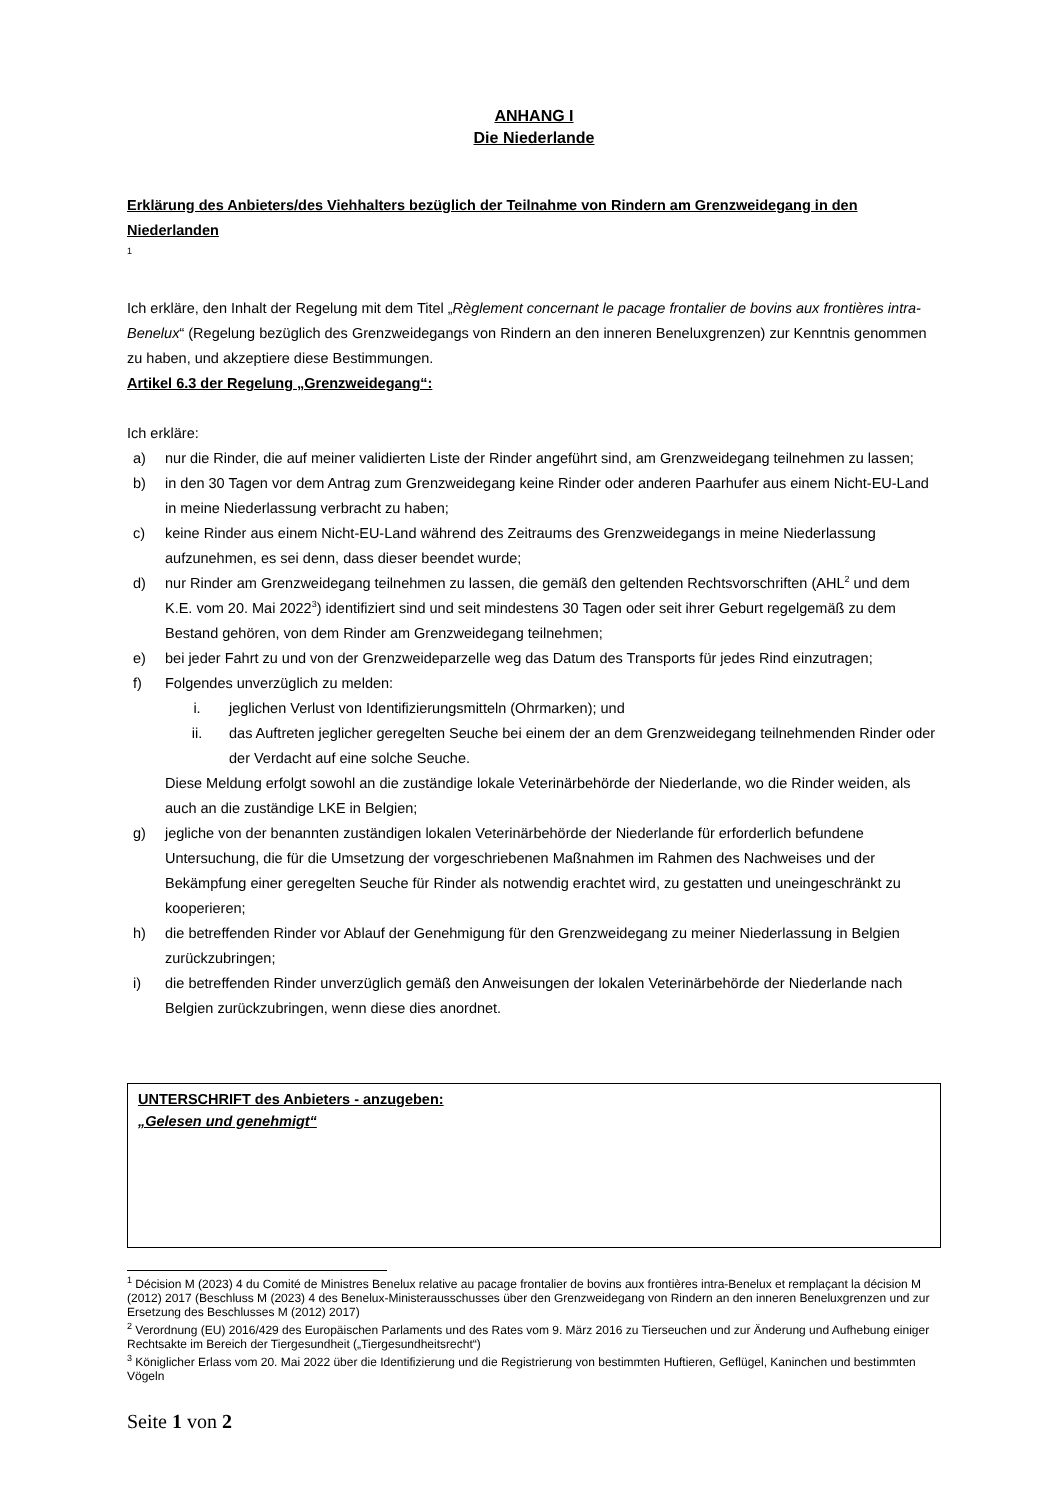ANHANG I
Die Niederlande
Erklärung des Anbieters/des Viehhalters bezüglich der Teilnahme von Rindern am Grenzweidegang in den Niederlanden
<sup>1</sup>
Ich erkläre, den Inhalt der Regelung mit dem Titel „Règlement concernant le pacage frontalier de bovins aux frontières intra-Benelux“ (Regelung bezüglich des Grenzweidegangs von Rindern an den inneren Beneluxgrenzen) zur Kenntnis genommen zu haben, und akzeptiere diese Bestimmungen.
Artikel 6.3 der Regelung „Grenzweidegang“:
Ich erkläre:
a) nur die Rinder, die auf meiner validierten Liste der Rinder angeführt sind, am Grenzweidegang teilnehmen zu lassen;
b) in den 30 Tagen vor dem Antrag zum Grenzweidegang keine Rinder oder anderen Paarhufer aus einem Nicht-EU-Land in meine Niederlassung verbracht zu haben;
c) keine Rinder aus einem Nicht-EU-Land während des Zeitraums des Grenzweidegangs in meine Niederlassung aufzunehmen, es sei denn, dass dieser beendet wurde;
d) nur Rinder am Grenzweidegang teilnehmen zu lassen, die gemäß den geltenden Rechtsvorschriften (AHL<sup>2</sup> und dem K.E. vom 20. Mai 2022<sup>3</sup>) identifiziert sind und seit mindestens 30 Tagen oder seit ihrer Geburt regelgemäß zu dem Bestand gehören, von dem Rinder am Grenzweidegang teilnehmen;
e) bei jeder Fahrt zu und von der Grenzweideparzelle weg das Datum des Transports für jedes Rind einzutragen;
f) Folgendes unverzüglich zu melden:
i. jeglichen Verlust von Identifizierungsmitteln (Ohrmarken); und
ii. das Auftreten jeglicher geregelten Seuche bei einem der an dem Grenzweidegang teilnehmenden Rinder oder der Verdacht auf eine solche Seuche.
Diese Meldung erfolgt sowohl an die zuständige lokale Veterinärbehörde der Niederlande, wo die Rinder weiden, als auch an die zuständige LKE in Belgien;
g) jegliche von der benannten zuständigen lokalen Veterinärbehörde der Niederlande für erforderlich befundene Untersuchung, die für die Umsetzung der vorgeschriebenen Maßnahmen im Rahmen des Nachweises und der Bekämpfung einer geregelten Seuche für Rinder als notwendig erachtet wird, zu gestatten und uneingeschränkt zu kooperieren;
h) die betreffenden Rinder vor Ablauf der Genehmigung für den Grenzweidegang zu meiner Niederlassung in Belgien zurückzubringen;
i) die betreffenden Rinder unverzüglich gemäß den Anweisungen der lokalen Veterinärbehörde der Niederlande nach Belgien zurückzubringen, wenn diese dies anordnet.
UNTERSCHRIFT des Anbieters - anzugeben:
„Gelesen und genehmigt“
<sup>1</sup> Décision M (2023) 4 du Comité de Ministres Benelux relative au pacage frontalier de bovins aux frontières intra-Benelux et remplaçant la décision M (2012) 2017 (Beschluss M (2023) 4 des Benelux-Ministerausschusses über den Grenzweidegang von Rindern an den inneren Beneluxgrenzen und zur Ersetzung des Beschlusses M (2012) 2017)
<sup>2</sup> Verordnung (EU) 2016/429 des Europäischen Parlaments und des Rates vom 9. März 2016 zu Tierseuchen und zur Änderung und Aufhebung einiger Rechtsakte im Bereich der Tiergesundheit („Tiergesundheitsrecht“)
<sup>3</sup> Königlicher Erlass vom 20. Mai 2022 über die Identifizierung und die Registrierung von bestimmten Huftieren, Geflügel, Kaninchen und bestimmten Vögeln
Seite 1 von 2